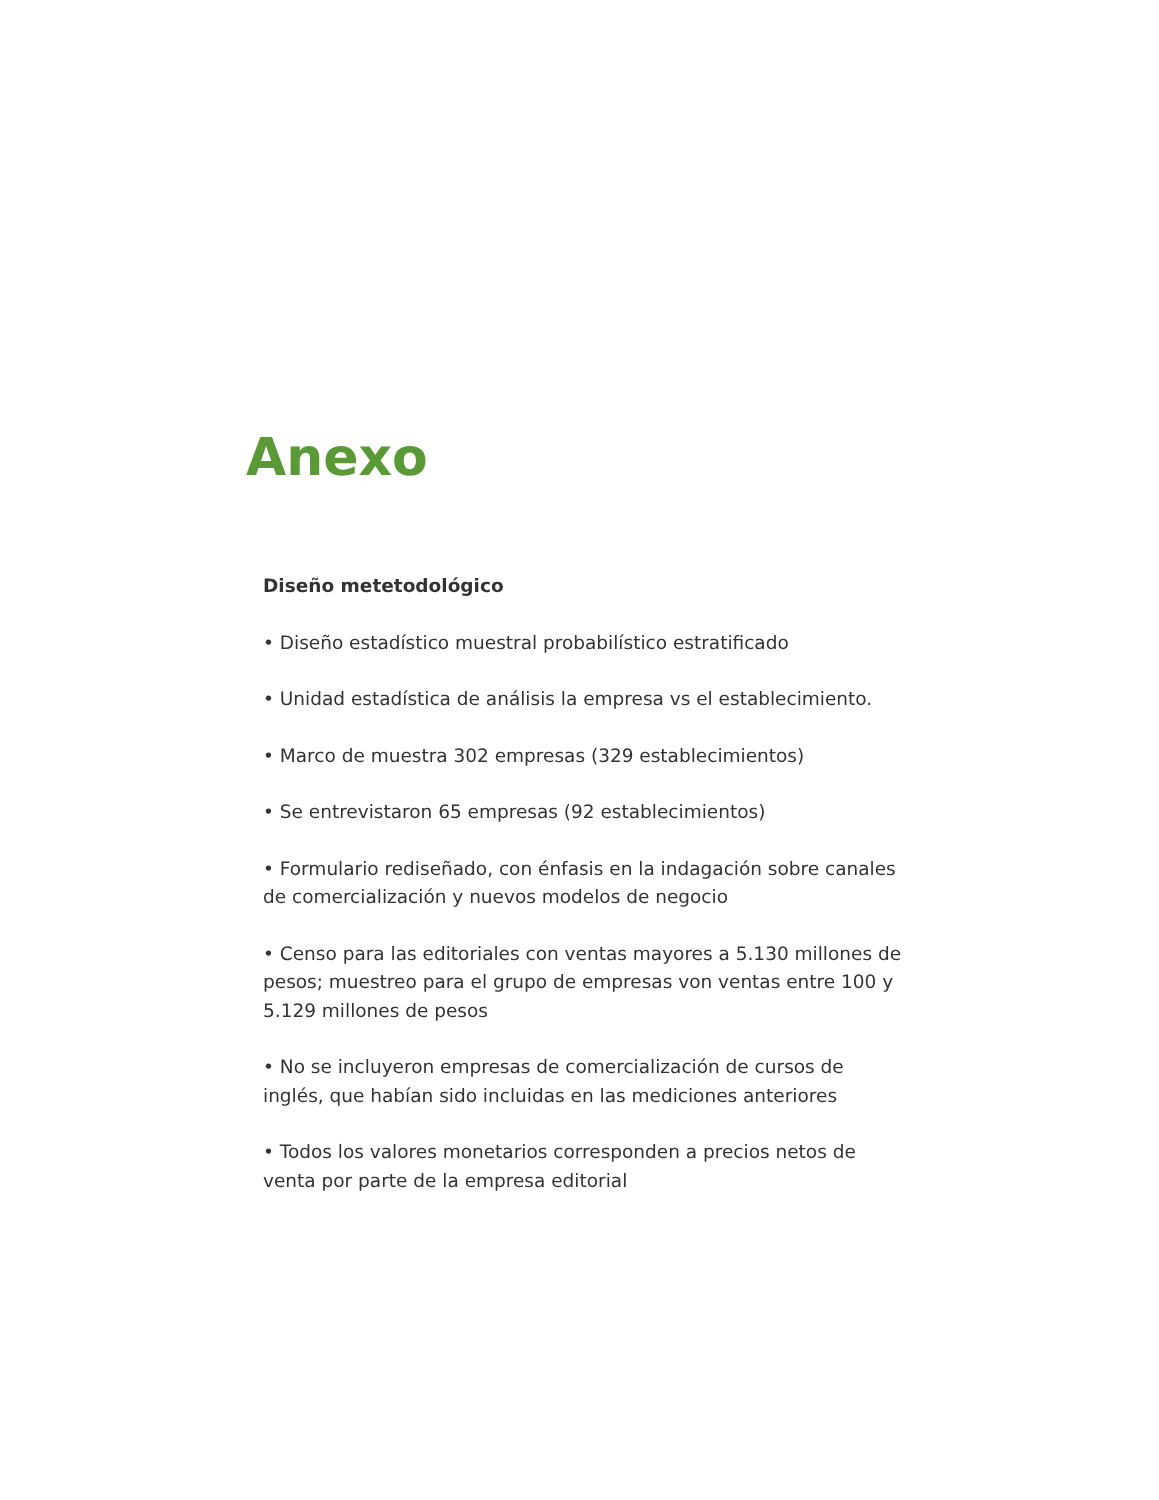Anexo
Diseño metetodológico
• Diseño estadístico muestral probabilístico estratificado
• Unidad estadística de análisis la empresa vs el establecimiento.
• Marco de muestra 302 empresas (329 establecimientos)
• Se entrevistaron 65 empresas (92 establecimientos)
• Formulario rediseñado, con énfasis en la indagación sobre canales de comercialización y nuevos modelos de negocio
• Censo para las editoriales con ventas mayores a 5.130 millones de pesos; muestreo para el grupo de empresas von ventas entre 100 y 5.129 millones de pesos
• No se incluyeron empresas de comercialización de cursos de inglés, que habían sido incluidas en las mediciones anteriores
• Todos los valores monetarios corresponden a precios netos de venta por parte de la empresa editorial